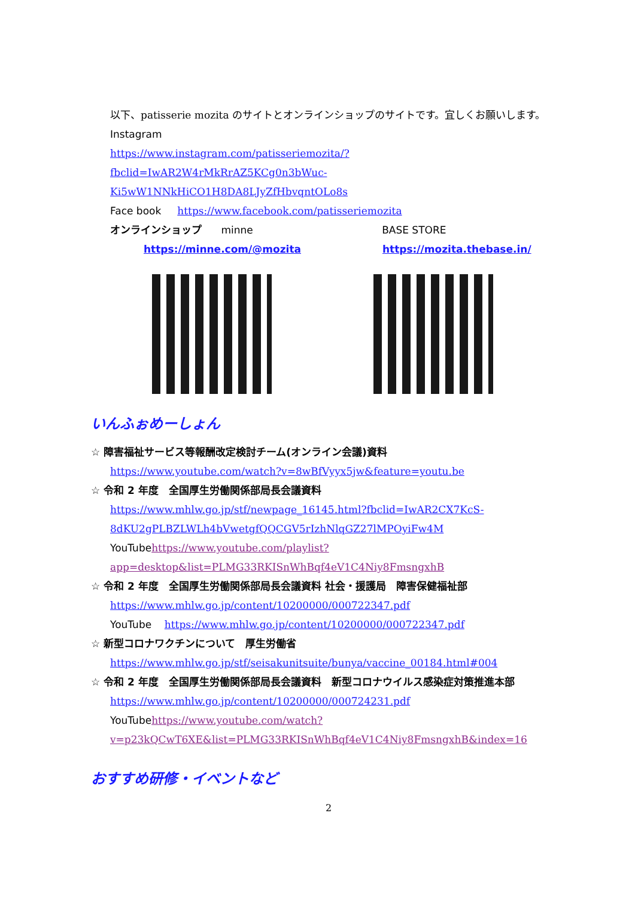以下、patisserie mozita のサイトとオンラインショップのサイトです。宜しくお願いします。
Instagram
https://www.instagram.com/patisseriemozita/?fbclid=IwAR2W4rMkRrAZ5KCg0n3bWuc-Ki5wW1NNkHiCO1H8DA8LJyZfHbvqntOLo8s
Face book https://www.facebook.com/patisseriemozita
オンラインショップ minne BASE STORE
https://minne.com/@mozita https://mozita.thebase.in/
いんふぉめーしょん
☆ 障害福祉サービス等報酬改定検討チーム(オンライン会議)資料
https://www.youtube.com/watch?v=8wBfVyyx5jw&feature=youtu.be
☆ 令和 2 年度　全国厚生労働関係部局長会議資料
https://www.mhlw.go.jp/stf/newpage_16145.html?fbclid=IwAR2CX7KcS-8dKU2gPLBZLWLh4bVwetgfQQCGV5rIzhNlqGZ27lMPOyiFw4M
YouTube https://www.youtube.com/playlist?app=desktop&list=PLMG33RKISnWhBqf4eV1C4Niy8FmsngxhB
☆ 令和 2 年度　全国厚生労働関係部局長会議資料 社会・援護局　障害保健福祉部
https://www.mhlw.go.jp/content/10200000/000722347.pdf
YouTube https://www.mhlw.go.jp/content/10200000/000722347.pdf
☆ 新型コロナワクチンについて　厚生労働省
https://www.mhlw.go.jp/stf/seisakunitsuite/bunya/vaccine_00184.html#004
☆ 令和 2 年度　全国厚生労働関係部局長会議資料　新型コロナウイルス感染症対策推進本部
https://www.mhlw.go.jp/content/10200000/000724231.pdf
YouTube https://www.youtube.com/watch?v=p23kQCwT6XE&list=PLMG33RKISnWhBqf4eV1C4Niy8FmsngxhB&index=16
おすすめ研修・イベントなど
2